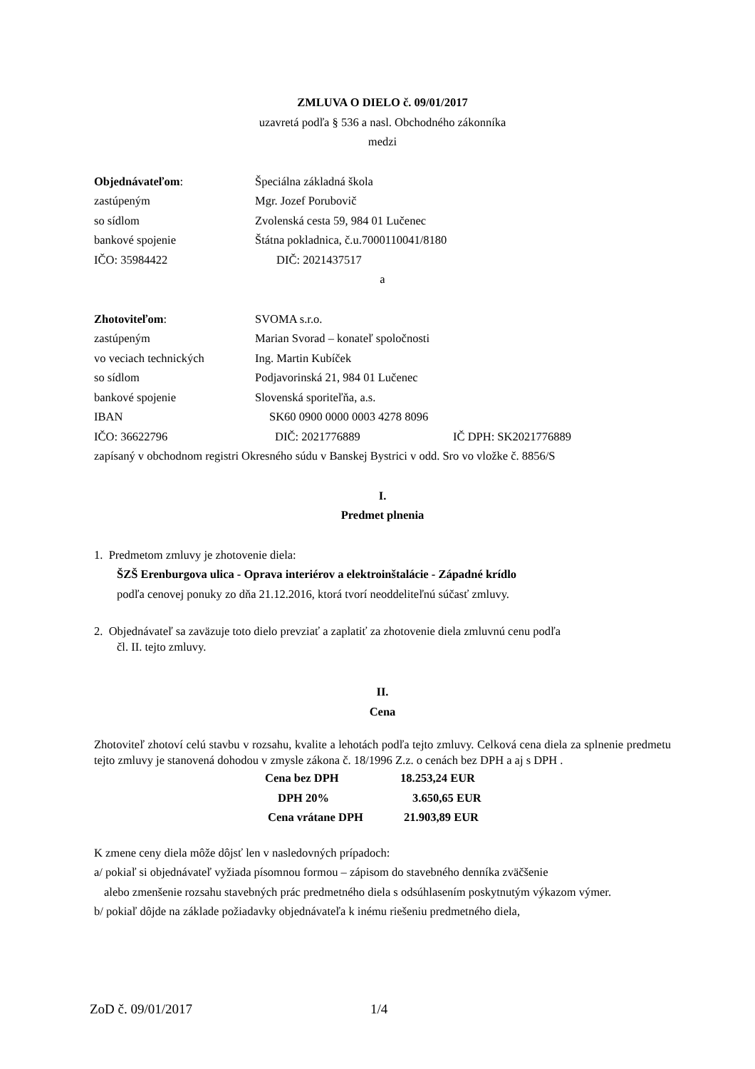ZMLUVA O DIELO č. 09/01/2017
uzavretá podľa § 536 a nasl. Obchodného zákonníka
medzi
Objednávateľom: Špeciálna základná škola
zastúpeným Mgr. Jozef Porubovič
so sídlom Zvolenská cesta 59, 984 01 Lučenec
bankové spojenie Štátna pokladnica, č.u.7000110041/8180
IČO: 35984422 DIČ: 2021437517
a
Zhotoviteľom: SVOMA s.r.o.
zastúpeným Marian Svorad – konateľ spoločnosti
vo veciach technických Ing. Martin Kubíček
so sídlom Podjavorinská 21, 984 01 Lučenec
bankové spojenie Slovenská sporiteľňa, a.s.
IBAN SK60 0900 0000 0003 4278 8096
IČO: 36622796 DIČ: 2021776889 IČ DPH: SK2021776889
zapísaný v obchodnom registri Okresného súdu v Banskej Bystrici v odd. Sro vo vložke č. 8856/S
I.
Predmet plnenia
1. Predmetom zmluvy je zhotovenie diela:
ŠZŠ Erenburgova ulica - Oprava interiérov a elektroinštalácie - Západné krídlo
podľa cenovej ponuky zo dňa 21.12.2016, ktorá tvorí neoddeliteľnú súčasť zmluvy.
2. Objednávateľ sa zaväzuje toto dielo prevziať a zaplatiť za zhotovenie diela zmluvnú cenu podľa
čl. II. tejto zmluvy.
II.
Cena
Zhotoviteľ zhotoví celú stavbu v rozsahu, kvalite a lehotách podľa tejto zmluvy. Celková cena diela za splnenie predmetu tejto zmluvy je stanovená dohodou v zmysle zákona č. 18/1996 Z.z. o cenách bez DPH a aj s DPH .
Cena bez DPH 18.253,24 EUR
DPH 20% 3.650,65 EUR
Cena vrátane DPH 21.903,89 EUR
K zmene ceny diela môže dôjsť len v nasledovných prípadoch:
a/ pokiaľ si objednávateľ vyžiada písomnou formou – zápisom do stavebného denníka zväčšenie
alebo zmenšenie rozsahu stavebných prác predmetného diela s odsúhlasením poskytnutým výkazom výmer.
b/ pokiaľ dôjde na základe požiadavky objednávateľa k inému riešeniu predmetného diela,
ZoD č. 09/01/2017 1/4